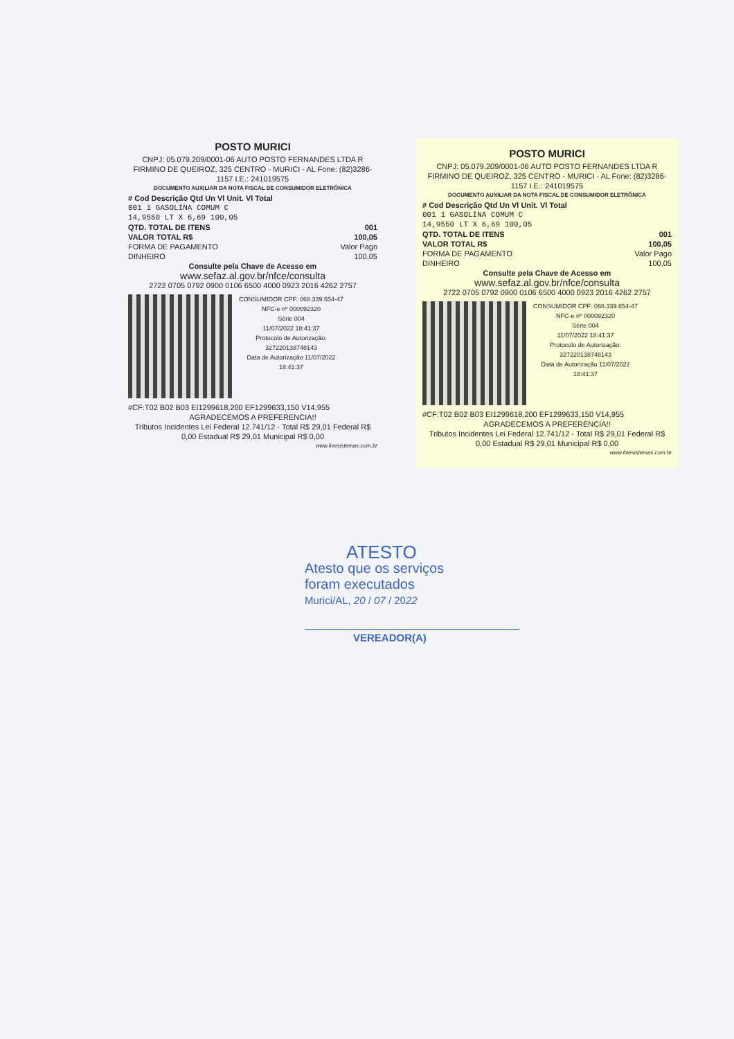POSTO MURICI
CNPJ: 05.079.209/0001-06 AUTO POSTO FERNANDES LTDA R FIRMINO DE QUEIROZ, 325 CENTRO - MURICI - AL Fone: (82)3286-1157 I.E.: 241019575
DOCUMENTO AUXILIAR DA NOTA FISCAL DE CONSUMIDOR ELETRÔNICA
# Cod Descrição Qtd Un Vl Unit. Vl Total
001 1 GASOLINA COMUM C
14,9550 LT X 6,69 100,05
QTD. TOTAL DE ITENS 001
VALOR TOTAL R$ 100,05
FORMA DE PAGAMENTO Valor Pago
DINHEIRO 100,05
Consulte pela Chave de Acesso em
www.sefaz.al.gov.br/nfce/consulta
2722 0705 0792 0900 0106 6500 4000 0923 2016 4262 2757
CONSUMIDOR CPF: 068.339.654-47
NFC-e nº 000092320
Série 004
11/07/2022 18:41:37
Protocolo de Autorização:
327220138748143
Data de Autorização 11/07/2022
18:41:37
#CF:T02 B02 B03 EI1299618,200 EF1299633,150 V14,955
AGRADECEMOS A PREFERENCIA!!
Tributos Incidentes Lei Federal 12.741/12 - Total R$ 29,01 Federal R$ 0,00 Estadual R$ 29,01 Municipal R$ 0,00
www.livesistemas.com.br
POSTO MURICI
CNPJ: 05.079.209/0001-06 AUTO POSTO FERNANDES LTDA R FIRMINO DE QUEIROZ, 325 CENTRO - MURICI - AL Fone: (82)3286-1157 I.E.: 241019575
DOCUMENTO AUXILIAR DA NOTA FISCAL DE CONSUMIDOR ELETRÔNICA
# Cod Descrição Qtd Un Vl Unit. Vl Total
001 1 GASOLINA COMUM C
14,9550 LT X 6,69 100,05
QTD. TOTAL DE ITENS 001
VALOR TOTAL R$ 100,05
FORMA DE PAGAMENTO Valor Pago
DINHEIRO 100,05
Consulte pela Chave de Acesso em
www.sefaz.al.gov.br/nfce/consulta
2722 0705 0792 0900 0106 6500 4000 0923 2016 4262 2757
CONSUMIDOR CPF: 068.339.654-47
NFC-e nº 000092320
Série 004
11/07/2022 18:41:37
Protocolo de Autorização:
327220138748143
Data de Autorização 11/07/2022
18:41:37
#CF:T02 B02 B03 EI1299618,200 EF1299633,150 V14,955
AGRADECEMOS A PREFERENCIA!!
Tributos Incidentes Lei Federal 12.741/12 - Total R$ 29,01 Federal R$ 0,00 Estadual R$ 29,01 Municipal R$ 0,00
www.livesistemas.com.br
ATESTO
Atesto que os serviços
foram executados
Murici/AL, 20 / 07 / 2022
VEREADOR(A)